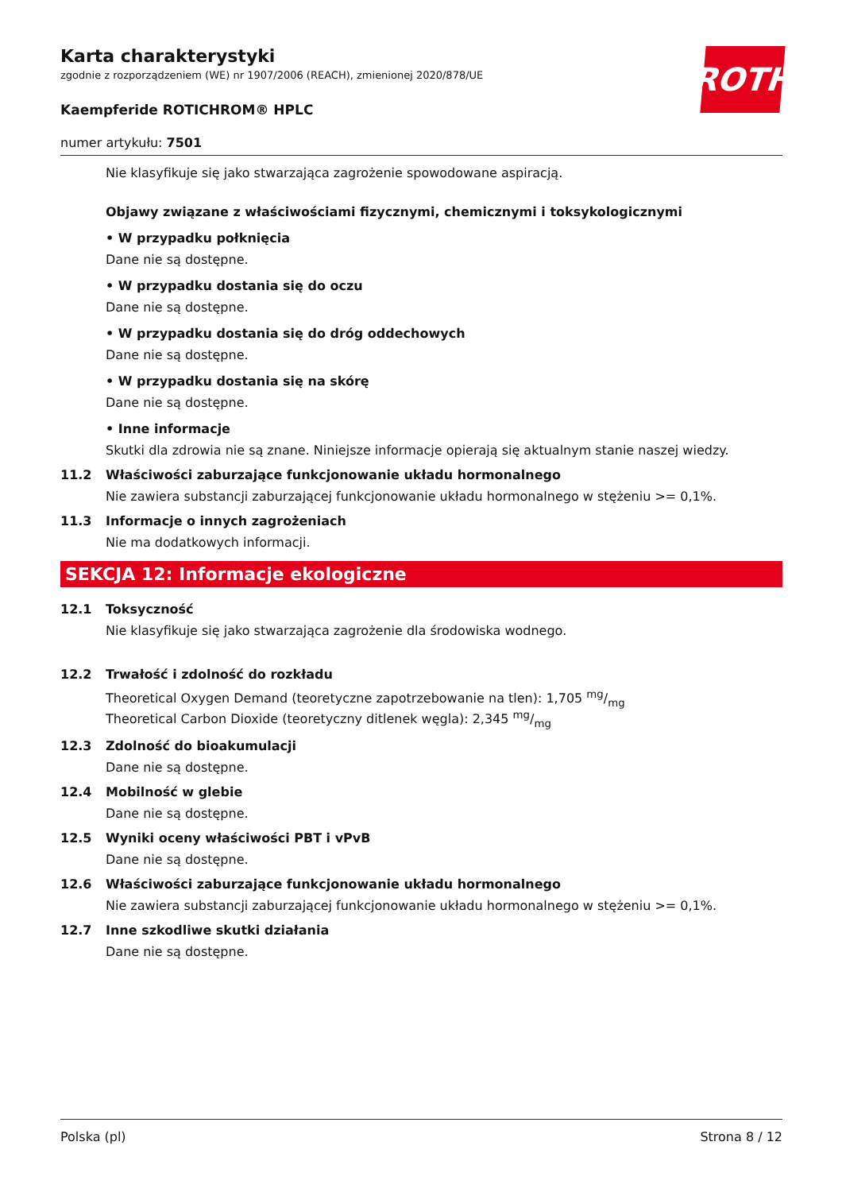ROTH
Karta charakterystyki
zgodnie z rozporządzeniem (WE) nr 1907/2006 (REACH), zmienionej 2020/878/UE
Kaempferide ROTICHROM® HPLC
numer artykułu: 7501
Nie klasyfikuje się jako stwarzająca zagrożenie spowodowane aspiracją.
Objawy związane z właściwościami fizycznymi, chemicznymi i toksykologicznymi
• W przypadku połknięcia
Dane nie są dostępne.
• W przypadku dostania się do oczu
Dane nie są dostępne.
• W przypadku dostania się do dróg oddechowych
Dane nie są dostępne.
• W przypadku dostania się na skórę
Dane nie są dostępne.
• Inne informacje
Skutki dla zdrowia nie są znane. Niniejsze informacje opierają się aktualnym stanie naszej wiedzy.
11.2 Właściwości zaburzające funkcjonowanie układu hormonalnego
Nie zawiera substancji zaburzającej funkcjonowanie układu hormonalnego w stężeniu >= 0,1%.
11.3 Informacje o innych zagrożeniach
Nie ma dodatkowych informacji.
SEKCJA 12: Informacje ekologiczne
12.1 Toksyczność
Nie klasyfikuje się jako stwarzająca zagrożenie dla środowiska wodnego.
12.2 Trwałość i zdolność do rozkładu
Theoretical Oxygen Demand (teoretyczne zapotrzebowanie na tlen): 1,705 mg/mg
Theoretical Carbon Dioxide (teoretyczny ditlenek węgla): 2,345 mg/mg
12.3 Zdolność do bioakumulacji
Dane nie są dostępne.
12.4 Mobilność w glebie
Dane nie są dostępne.
12.5 Wyniki oceny właściwości PBT i vPvB
Dane nie są dostępne.
12.6 Właściwości zaburzające funkcjonowanie układu hormonalnego
Nie zawiera substancji zaburzającej funkcjonowanie układu hormonalnego w stężeniu >= 0,1%.
12.7 Inne szkodliwe skutki działania
Dane nie są dostępne.
Polska (pl) Strona 8 / 12